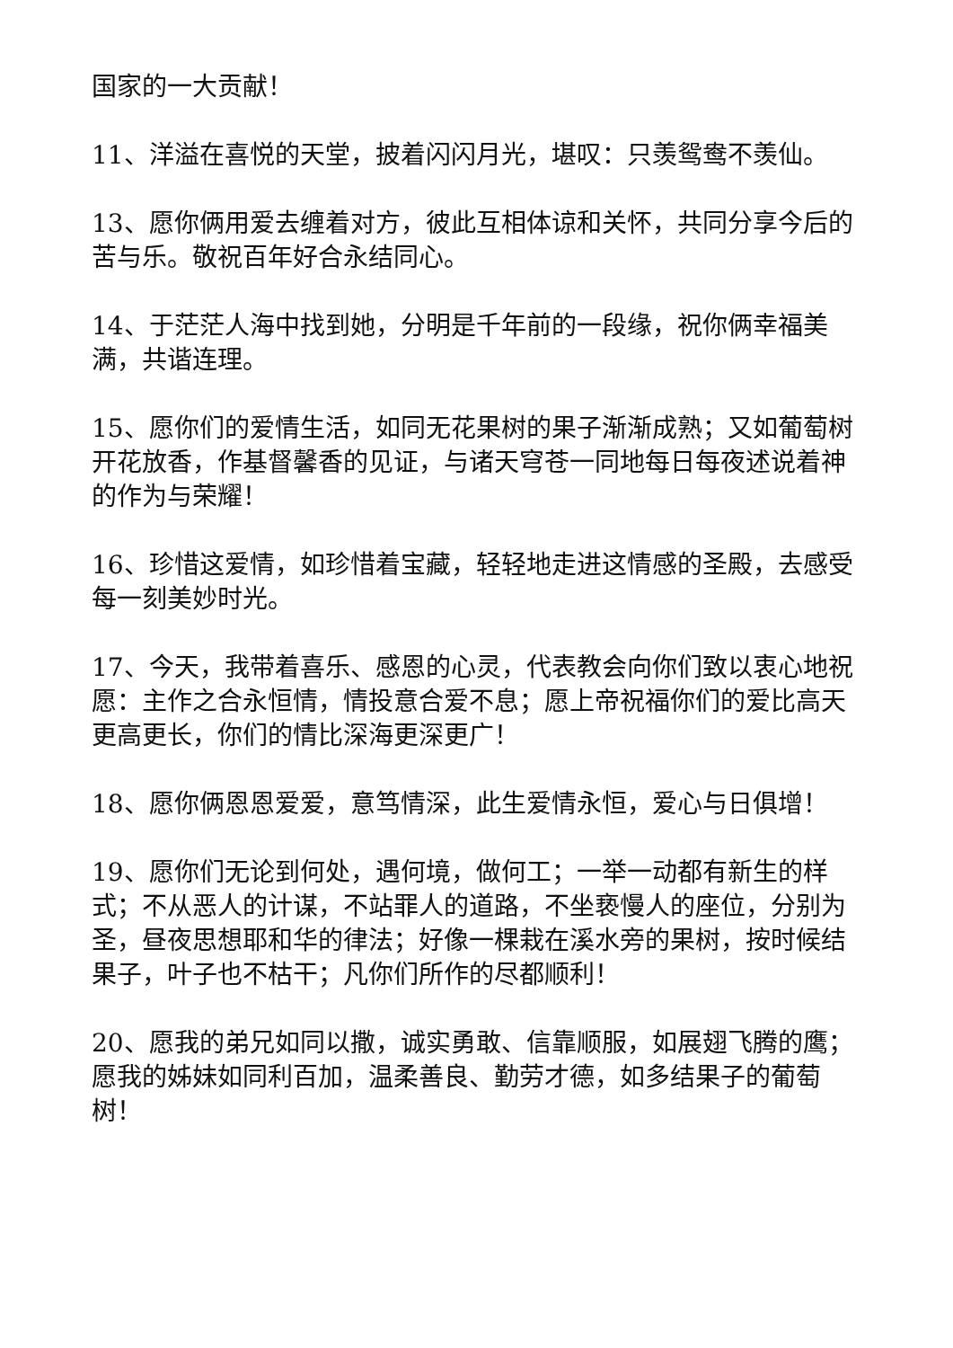国家的一大贡献！
11、洋溢在喜悦的天堂，披着闪闪月光，堪叹：只羡鸳鸯不羡仙。
13、愿你俩用爱去缠着对方，彼此互相体谅和关怀，共同分享今后的苦与乐。敬祝百年好合永结同心。
14、于茫茫人海中找到她，分明是千年前的一段缘，祝你俩幸福美满，共谐连理。
15、愿你们的爱情生活，如同无花果树的果子渐渐成熟；又如葡萄树开花放香，作基督馨香的见证，与诸天穹苍一同地每日每夜述说着神的作为与荣耀！
16、珍惜这爱情，如珍惜着宝藏，轻轻地走进这情感的圣殿，去感受每一刻美妙时光。
17、今天，我带着喜乐、感恩的心灵，代表教会向你们致以衷心地祝愿：主作之合永恒情，情投意合爱不息；愿上帝祝福你们的爱比高天更高更长，你们的情比深海更深更广！
18、愿你俩恩恩爱爱，意笃情深，此生爱情永恒，爱心与日俱增！
19、愿你们无论到何处，遇何境，做何工；一举一动都有新生的样式；不从恶人的计谋，不站罪人的道路，不坐亵慢人的座位，分别为圣，昼夜思想耶和华的律法；好像一棵栽在溪水旁的果树，按时候结果子，叶子也不枯干；凡你们所作的尽都顺利！
20、愿我的弟兄如同以撒，诚实勇敢、信靠顺服，如展翅飞腾的鹰；愿我的姊妹如同利百加，温柔善良、勤劳才德，如多结果子的葡萄树！